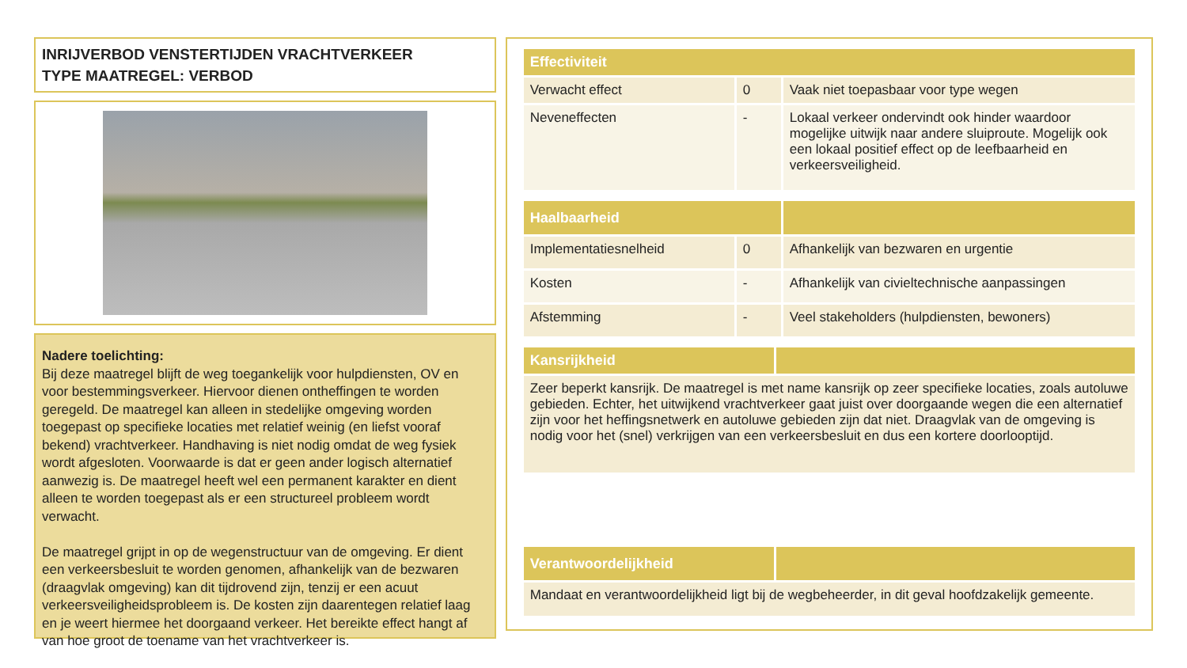INRIJVERBOD VENSTERTIJDEN VRACHTVERKEER
TYPE MAATREGEL: VERBOD
Nadere toelichting:
Bij deze maatregel blijft de weg toegankelijk voor hulpdiensten, OV en voor bestemmingsverkeer. Hiervoor dienen ontheffingen te worden geregeld. De maatregel kan alleen in stedelijke omgeving worden toegepast op specifieke locaties met relatief weinig (en liefst vooraf bekend) vrachtverkeer. Handhaving is niet nodig omdat de weg fysiek wordt afgesloten. Voorwaarde is dat er geen ander logisch alternatief aanwezig is. De maatregel heeft wel een permanent karakter en dient alleen te worden toegepast als er een structureel probleem wordt verwacht.
De maatregel grijpt in op de wegenstructuur van de omgeving. Er dient een verkeersbesluit te worden genomen, afhankelijk van de bezwaren (draagvlak omgeving) kan dit tijdrovend zijn, tenzij er een acuut verkeersveiligheidsprobleem is. De kosten zijn daarentegen relatief laag en je weert hiermee het doorgaand verkeer. Het bereikte effect hangt af van hoe groot de toename van het vrachtverkeer is.
| Effectiviteit | | |
| --- | --- | --- |
| Verwacht effect | 0 | Vaak niet toepasbaar voor type wegen |
| Neveneffecten | - | Lokaal verkeer ondervindt ook hinder waardoor mogelijke uitwijk naar andere sluiproute. Mogelijk ook een lokaal positief effect op de leefbaarheid en verkeersveiligheid. |
| Haalbaarheid | | |
| --- | --- | --- |
| Implementatiesnelheid | 0 | Afhankelijk van bezwaren en urgentie |
| Kosten | - | Afhankelijk van civieltechnische aanpassingen |
| Afstemming | - | Veel stakeholders (hulpdiensten, bewoners) |
| Kansrijkheid | |
| --- | --- |
| Zeer beperkt kansrijk. De maatregel is met name kansrijk op zeer specifieke locaties, zoals autoluwe gebieden. Echter, het uitwijkend vrachtverkeer gaat juist over doorgaande wegen die een alternatief zijn voor het heffingsnetwerk en autoluwe gebieden zijn dat niet. Draagvlak van de omgeving is nodig voor het (snel) verkrijgen van een verkeersbesluit en dus een kortere doorlooptijd. | |
| Verantwoordelijkheid | |
| --- | --- |
| Mandaat en verantwoordelijkheid ligt bij de wegbeheerder, in dit geval hoofdzakelijk gemeente. | |